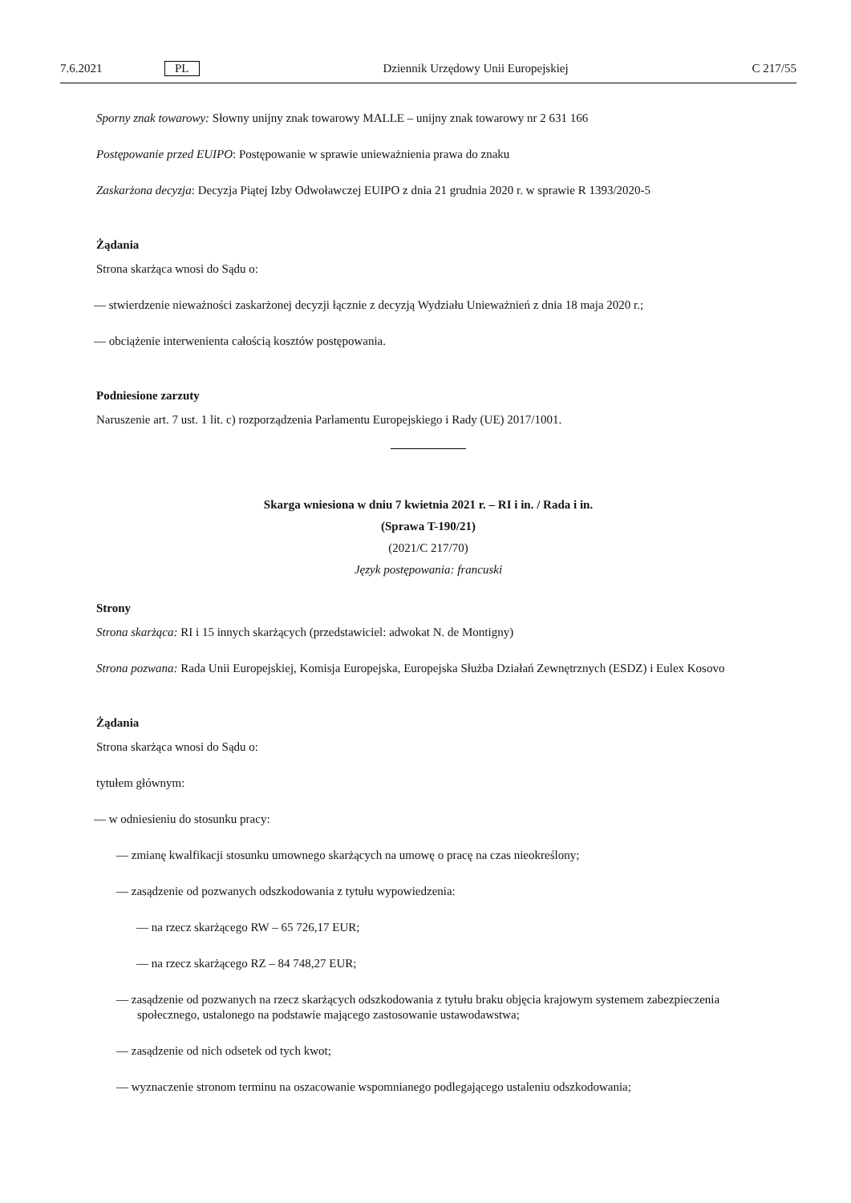7.6.2021 PL Dziennik Urzędowy Unii Europejskiej C 217/55
Sporny znak towarowy: Słowny unijny znak towarowy MALLE – unijny znak towarowy nr 2 631 166
Postępowanie przed EUIPO: Postępowanie w sprawie unieważnienia prawa do znaku
Zaskarżona decyzja: Decyzja Piątej Izby Odwoławczej EUIPO z dnia 21 grudnia 2020 r. w sprawie R 1393/2020-5
Żądania
Strona skarżąca wnosi do Sądu o:
— stwierdzenie nieważności zaskarżonej decyzji łącznie z decyzją Wydziału Unieważnień z dnia 18 maja 2020 r.;
— obciążenie interwenienta całością kosztów postępowania.
Podniesione zarzuty
Naruszenie art. 7 ust. 1 lit. c) rozporządzenia Parlamentu Europejskiego i Rady (UE) 2017/1001.
Skarga wniesiona w dniu 7 kwietnia 2021 r. – RI i in. / Rada i in.
(Sprawa T-190/21)
(2021/C 217/70)
Język postępowania: francuski
Strony
Strona skarżąca: RI i 15 innych skarżących (przedstawiciel: adwokat N. de Montigny)
Strona pozwana: Rada Unii Europejskiej, Komisja Europejska, Europejska Służba Działań Zewnętrznych (ESDZ) i Eulex Kosovo
Żądania
Strona skarżąca wnosi do Sądu o:
tytułem głównym:
— w odniesieniu do stosunku pracy:
— zmianę kwalfikacji stosunku umownego skarżących na umowę o pracę na czas nieokreślony;
— zasądzenie od pozwanych odszkodowania z tytułu wypowiedzenia:
— na rzecz skarżącego RW – 65 726,17 EUR;
— na rzecz skarżącego RZ – 84 748,27 EUR;
— zasądzenie od pozwanych na rzecz skarżących odszkodowania z tytułu braku objęcia krajowym systemem zabezpieczenia społecznego, ustalonego na podstawie mającego zastosowanie ustawodawstwa;
— zasądzenie od nich odsetek od tych kwot;
— wyznaczenie stronom terminu na oszacowanie wspomnianego podlegającego ustaleniu odszkodowania;